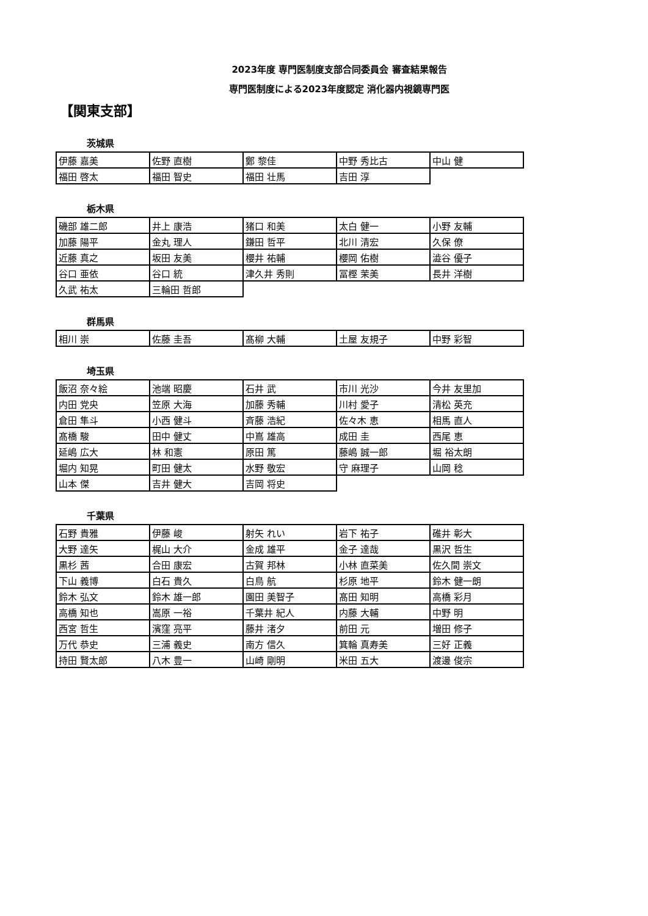2023年度 専門医制度支部合同委員会 審査結果報告
専門医制度による2023年度認定 消化器内視鏡専門医
【関東支部】
茨城県
| 伊藤 嘉美 | 佐野 直樹 | 鄭 黎佳 | 中野 秀比古 | 中山 健 |
| 福田 啓太 | 福田 智史 | 福田 壮馬 | 吉田 淳 | |
栃木県
| 磯部 雄二郎 | 井上 康浩 | 猪口 和美 | 太白 健一 | 小野 友輔 |
| 加藤 陽平 | 金丸 理人 | 鎌田 哲平 | 北川 清宏 | 久保 僚 |
| 近藤 真之 | 坂田 友美 | 櫻井 祐輔 | 櫻岡 佑樹 | 澁谷 優子 |
| 谷口 亜依 | 谷口 統 | 津久井 秀則 | 冨樫 茉美 | 長井 洋樹 |
| 久武 祐太 | 三輪田 哲郎 | | | |
群馬県
| 相川 崇 | 佐藤 圭吾 | 髙柳 大輔 | 土屋 友規子 | 中野 彩智 |
埼玉県
| 飯沼 奈々絵 | 池端 昭慶 | 石井 武 | 市川 光沙 | 今井 友里加 |
| 内田 党央 | 笠原 大海 | 加藤 秀輔 | 川村 愛子 | 清松 英充 |
| 倉田 隼斗 | 小西 健斗 | 斉藤 浩紀 | 佐々木 恵 | 相馬 直人 |
| 髙橋 駿 | 田中 健丈 | 中嶌 雄高 | 成田 圭 | 西尾 恵 |
| 延嶋 広大 | 林 和憲 | 原田 篤 | 藤嶋 誠一郎 | 堀 裕太朗 |
| 堀内 知晃 | 町田 健太 | 水野 敬宏 | 守 麻理子 | 山岡 稔 |
| 山本 傑 | 吉井 健大 | 吉岡 将史 | | |
千葉県
| 石野 貴雅 | 伊藤 峻 | 射矢 れい | 岩下 祐子 | 碓井 彰大 |
| 大野 達矢 | 梶山 大介 | 金成 雄平 | 金子 達哉 | 黒沢 哲生 |
| 黒杉 茜 | 合田 康宏 | 古賀 邦林 | 小林 直菜美 | 佐久間 崇文 |
| 下山 義博 | 白石 貴久 | 白鳥 航 | 杉原 地平 | 鈴木 健一朗 |
| 鈴木 弘文 | 鈴木 雄一郎 | 園田 美智子 | 髙田 知明 | 高橋 彩月 |
| 高橋 知也 | 嵩原 一裕 | 千葉井 紀人 | 内藤 大輔 | 中野 明 |
| 西宮 哲生 | 濱窪 亮平 | 藤井 渚夕 | 前田 元 | 増田 修子 |
| 万代 恭史 | 三浦 義史 | 南方 信久 | 箕輪 真寿美 | 三好 正義 |
| 持田 賢太郎 | 八木 豊一 | 山崎 剛明 | 米田 五大 | 渡邊 俊宗 |